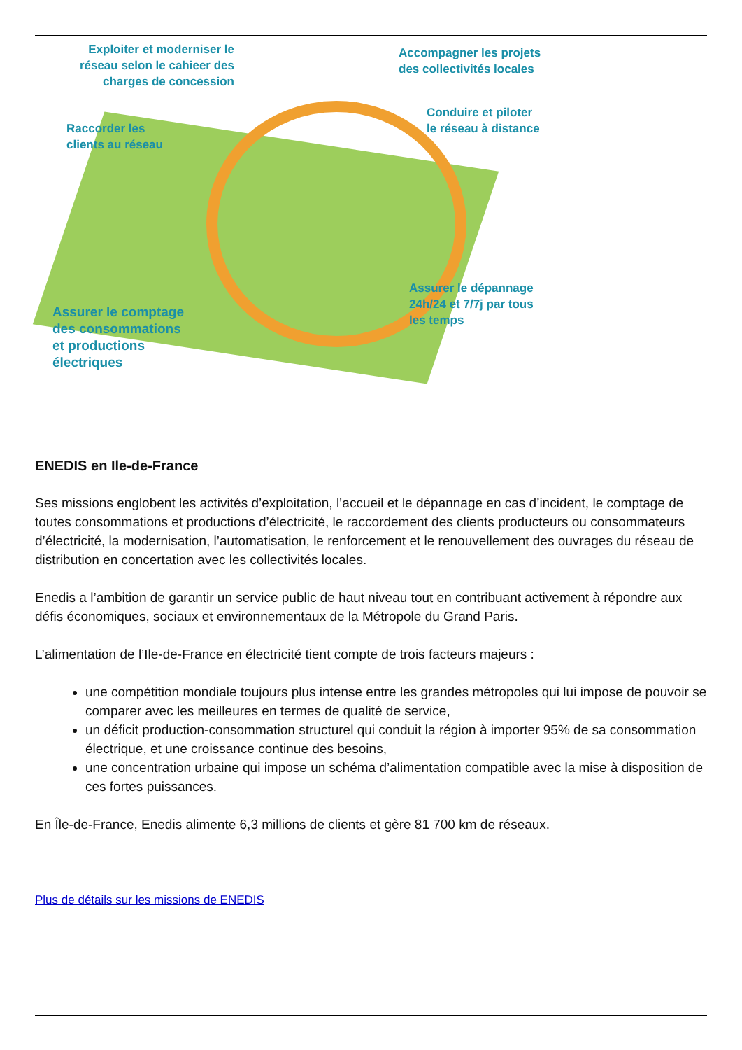Exploiter et moderniser le réseau selon le cahieer des charges de concession
Accompagner les projets
des collectivités locales
Conduire et piloter
le réseau à distance
Raccorder les
clients au réseau
Assurer le dépannage
24h/24 et 7/7j par tous
les temps
Assurer le comptage
des consommations
et productions
électriques
ENEDIS en Ile-de-France
Ses missions englobent les activités d’exploitation, l’accueil et le dépannage en cas d’incident, le comptage de toutes consommations et productions d’électricité, le raccordement des clients producteurs ou consommateurs d’électricité, la modernisation, l’automatisation, le renforcement et le renouvellement des ouvrages du réseau de distribution en concertation avec les collectivités locales.
Enedis a l’ambition de garantir un service public de haut niveau tout en contribuant activement à répondre aux défis économiques, sociaux et environnementaux de la Métropole du Grand Paris.
L’alimentation de l’Ile-de-France en électricité tient compte de trois facteurs majeurs :
une compétition mondiale toujours plus intense entre les grandes métropoles qui lui impose de pouvoir se comparer avec les meilleures en termes de qualité de service,
un déficit production-consommation structurel qui conduit la région à importer 95% de sa consommation électrique, et une croissance continue des besoins,
une concentration urbaine qui impose un schéma d’alimentation compatible avec la mise à disposition de ces fortes puissances.
En Île-de-France, Enedis alimente 6,3 millions de clients et gère 81 700 km de réseaux.
Plus de détails sur les missions de ENEDIS